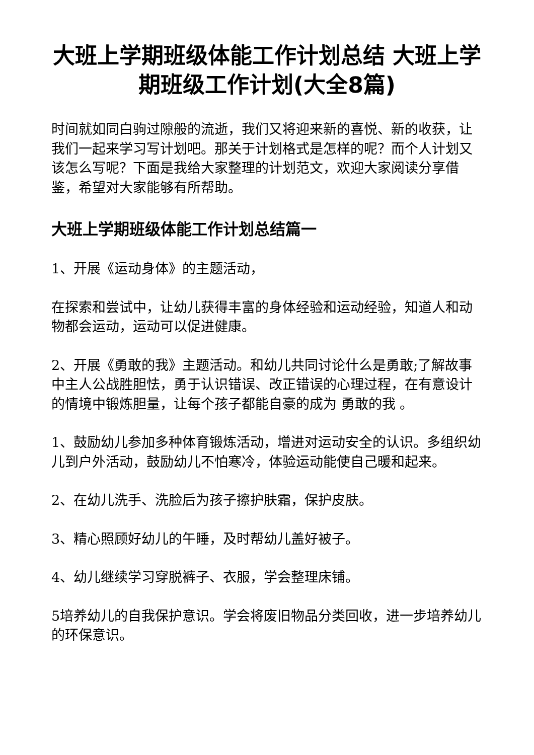大班上学期班级体能工作计划总结 大班上学期班级工作计划(大全8篇)
时间就如同白驹过隙般的流逝，我们又将迎来新的喜悦、新的收获，让我们一起来学习写计划吧。那关于计划格式是怎样的呢？而个人计划又该怎么写呢？下面是我给大家整理的计划范文，欢迎大家阅读分享借鉴，希望对大家能够有所帮助。
大班上学期班级体能工作计划总结篇一
1、开展《运动身体》的主题活动，
在探索和尝试中，让幼儿获得丰富的身体经验和运动经验，知道人和动物都会运动，运动可以促进健康。
2、开展《勇敢的我》主题活动。和幼儿共同讨论什么是勇敢;了解故事中主人公战胜胆怯，勇于认识错误、改正错误的心理过程，在有意设计的情境中锻炼胆量，让每个孩子都能自豪的成为 勇敢的我 。
1、鼓励幼儿参加多种体育锻炼活动，增进对运动安全的认识。多组织幼儿到户外活动，鼓励幼儿不怕寒冷，体验运动能使自己暖和起来。
2、在幼儿洗手、洗脸后为孩子擦护肤霜，保护皮肤。
3、精心照顾好幼儿的午睡，及时帮幼儿盖好被子。
4、幼儿继续学习穿脱裤子、衣服，学会整理床铺。
5培养幼儿的自我保护意识。学会将废旧物品分类回收，进一步培养幼儿的环保意识。